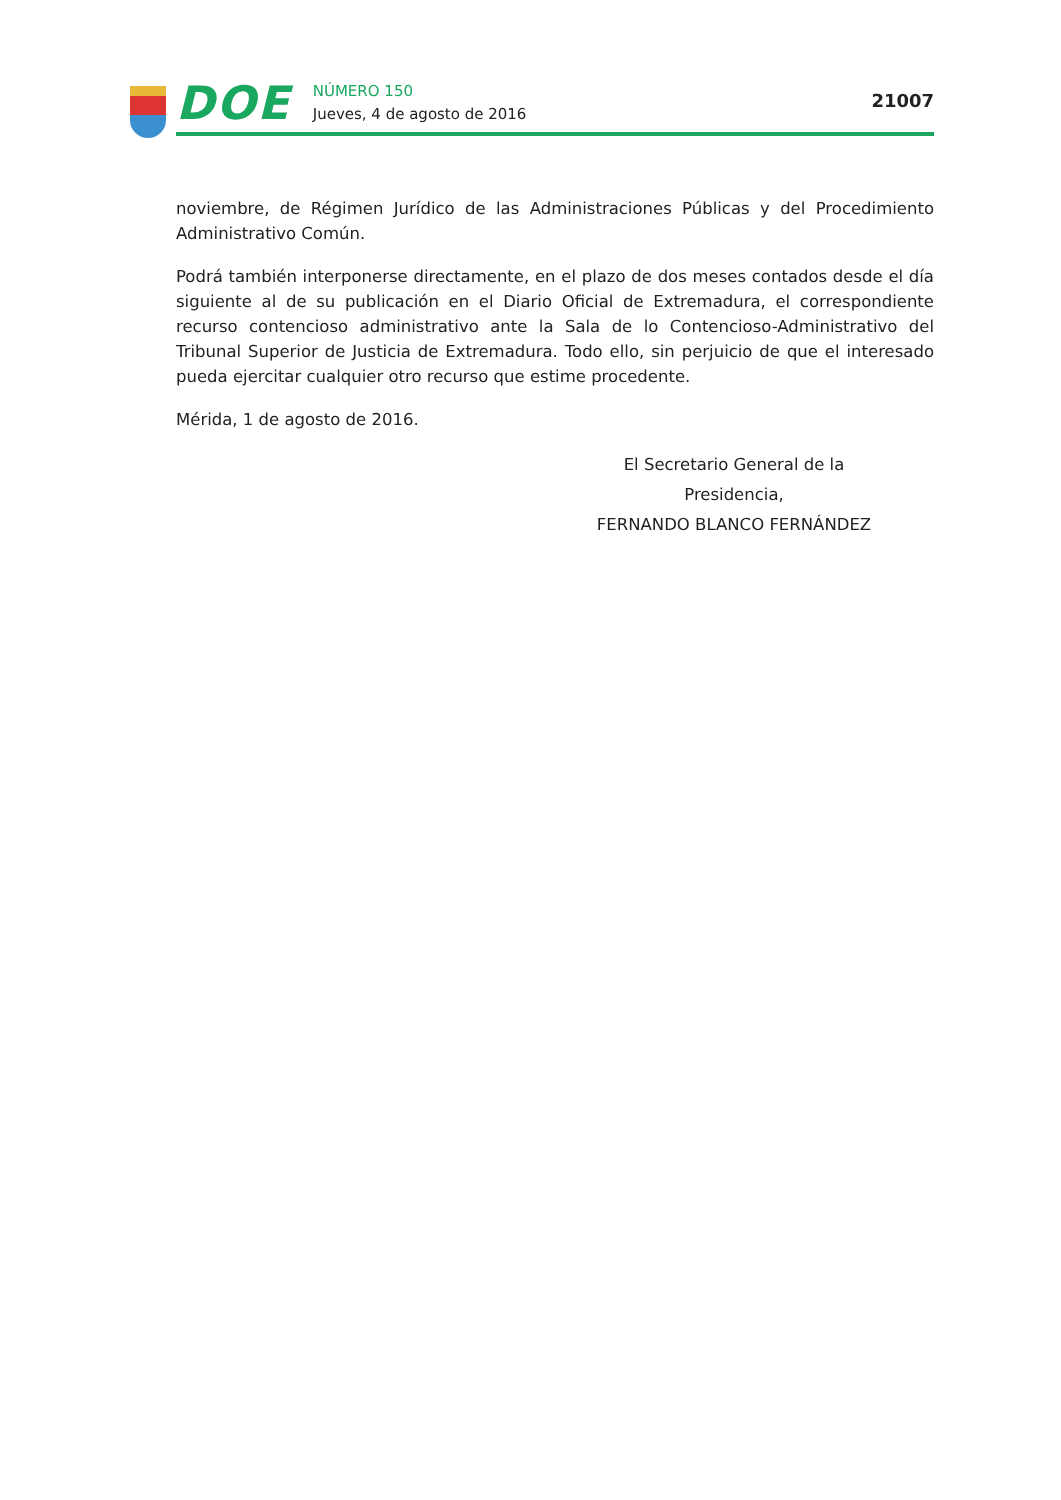DOE
NÚMERO 150
Jueves, 4 de agosto de 2016
21007
noviembre, de Régimen Jurídico de las Administraciones Públicas y del Procedimiento Administrativo Común.
Podrá también interponerse directamente, en el plazo de dos meses contados desde el día siguiente al de su publicación en el Diario Oficial de Extremadura, el correspondiente recurso contencioso administrativo ante la Sala de lo Contencioso-Administrativo del Tribunal Superior de Justicia de Extremadura. Todo ello, sin perjuicio de que el interesado pueda ejercitar cualquier otro recurso que estime procedente.
Mérida, 1 de agosto de 2016.
El Secretario General de la Presidencia,
FERNANDO BLANCO FERNÁNDEZ